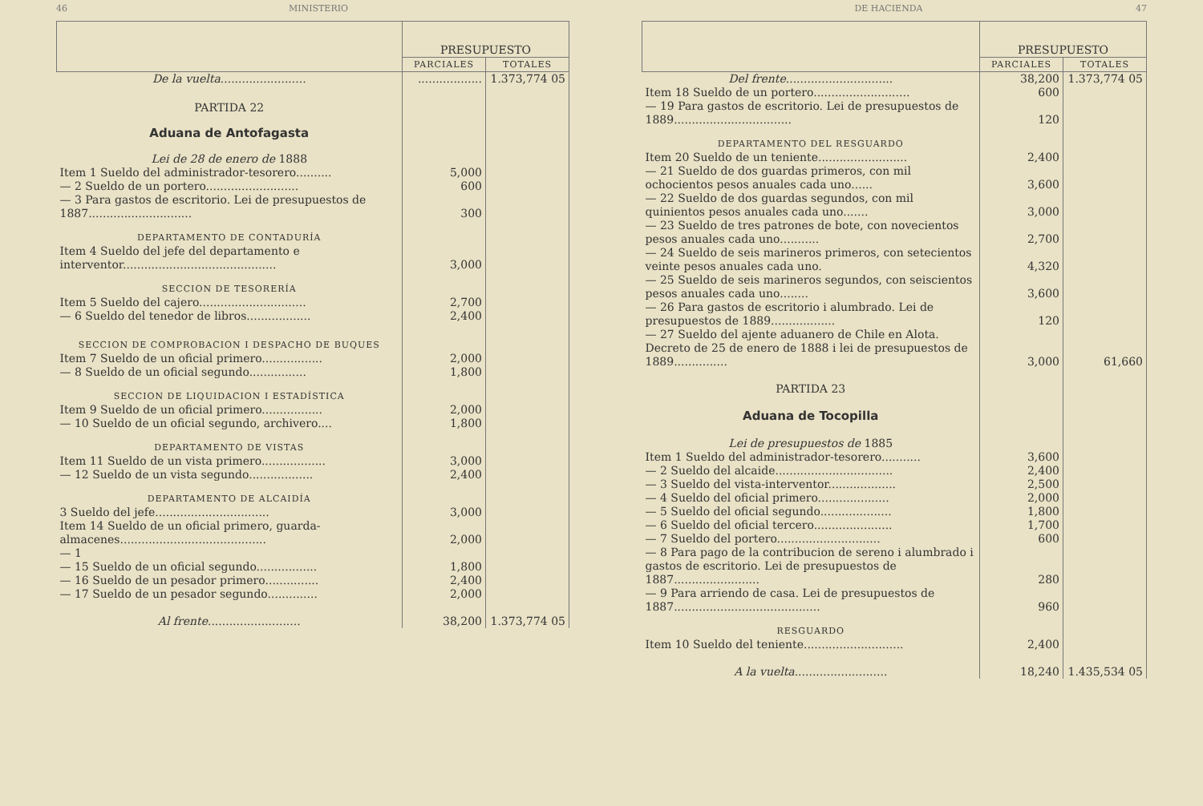46 MINISTERIO
| | PRESUPUESTO | |
| --- | --- | --- |
| | PARCIALES | TOTALES |
| De la vuelta ........................ | .................. | 1.373,774 05 |
| PARTIDA 22 | | |
| Aduana de Antofagasta | | |
| Lei de 28 de enero de 1888 | | |
| Item 1 Sueldo del administrador-tesorero.......... | 5,000 | |
| — 2 Sueldo de un portero.......................... | 600 | |
| — 3 Para gastos de escritorio. Lei de presupuestos de 1887............................. | 300 | |
| DEPARTAMENTO DE CONTADURÍA | | |
| Item 4 Sueldo del jefe del departamento e interventor........................................... | 3,000 | |
| SECCION DE TESORERÍA | | |
| Item 5 Sueldo del cajero.............................. | 2,700 | |
| — 6 Sueldo del tenedor de libros.................. | 2,400 | |
| SECCION DE COMPROBACION I DESPACHO DE BUQUES | | |
| Item 7 Sueldo de un oficial primero................. | 2,000 | |
| — 8 Sueldo de un oficial segundo................ | 1,800 | |
| SECCION DE LIQUIDACION I ESTADÍSTICA | | |
| Item 9 Sueldo de un oficial primero................. | 2,000 | |
| — 10 Sueldo de un oficial segundo, archivero.... | 1,800 | |
| DEPARTAMENTO DE VISTAS | | |
| Item 11 Sueldo de un vista primero.................. | 3,000 | |
| — 12 Sueldo de un vista segundo.................. | 2,400 | |
| DEPARTAMENTO DE ALCAIDÍA | | |
| 3 Sueldo del jefe................................ | 3,000 | |
| Item 14 Sueldo de un oficial primero, guarda-almacenes......................................... | 2,000 | |
| — 1 | | |
| — 15 Sueldo de un oficial segundo................. | 1,800 | |
| — 16 Sueldo de un pesador primero............... | 2,400 | |
| — 17 Sueldo de un pesador segundo.............. | 2,000 | |
| Al frente .......................... | 38,200 | 1.373,774 05 |
DE HACIENDA 47
| | PRESUPUESTO | |
| --- | --- | --- |
| | PARCIALES | TOTALES |
| Del frente .............................. | 38,200 | 1.373,774 05 |
| Item 18 Sueldo de un portero........................... | 600 | |
| — 19 Para gastos de escritorio. Lei de presupuestos de 1889................................. | 120 | |
| DEPARTAMENTO DEL RESGUARDO | | |
| Item 20 Sueldo de un teniente......................... | 2,400 | |
| — 21 Sueldo de dos guardas primeros, con mil ochocientos pesos anuales cada uno...... | 3,600 | |
| — 22 Sueldo de dos guardas segundos, con mil quinientos pesos anuales cada uno....... | 3,000 | |
| — 23 Sueldo de tres patrones de bote, con novecientos pesos anuales cada uno........... | 2,700 | |
| — 24 Sueldo de seis marineros primeros, con setecientos veinte pesos anuales cada uno. | 4,320 | |
| — 25 Sueldo de seis marineros segundos, con seiscientos pesos anuales cada uno........ | 3,600 | |
| — 26 Para gastos de escritorio i alumbrado. Lei de presupuestos de 1889.................. | 120 | |
| — 27 Sueldo del ajente aduanero de Chile en Alota. Decreto de 25 de enero de 1888 i lei de presupuestos de 1889............... | 3,000 | 61,660 |
| PARTIDA 23 | | |
| Aduana de Tocopilla | | |
| Lei de presupuestos de 1885 | | |
| Item 1 Sueldo del administrador-tesorero........... | 3,600 | |
| — 2 Sueldo del alcaide................................. | 2,400 | |
| — 3 Sueldo del vista-interventor................... | 2,500 | |
| — 4 Sueldo del oficial primero.................... | 2,000 | |
| — 5 Sueldo del oficial segundo.................... | 1,800 | |
| — 6 Sueldo del oficial tercero...................... | 1,700 | |
| — 7 Sueldo del portero............................. | 600 | |
| — 8 Para pago de la contribucion de sereno i alumbrado i gastos de escritorio. Lei de presupuestos de 1887........................ | 280 | |
| — 9 Para arriendo de casa. Lei de presupuestos de 1887......................................... | 960 | |
| RESGUARDO | | |
| Item 10 Sueldo del teniente............................ | 2,400 | |
| A la vuelta .......................... | 18,240 | 1.435,534 05 |